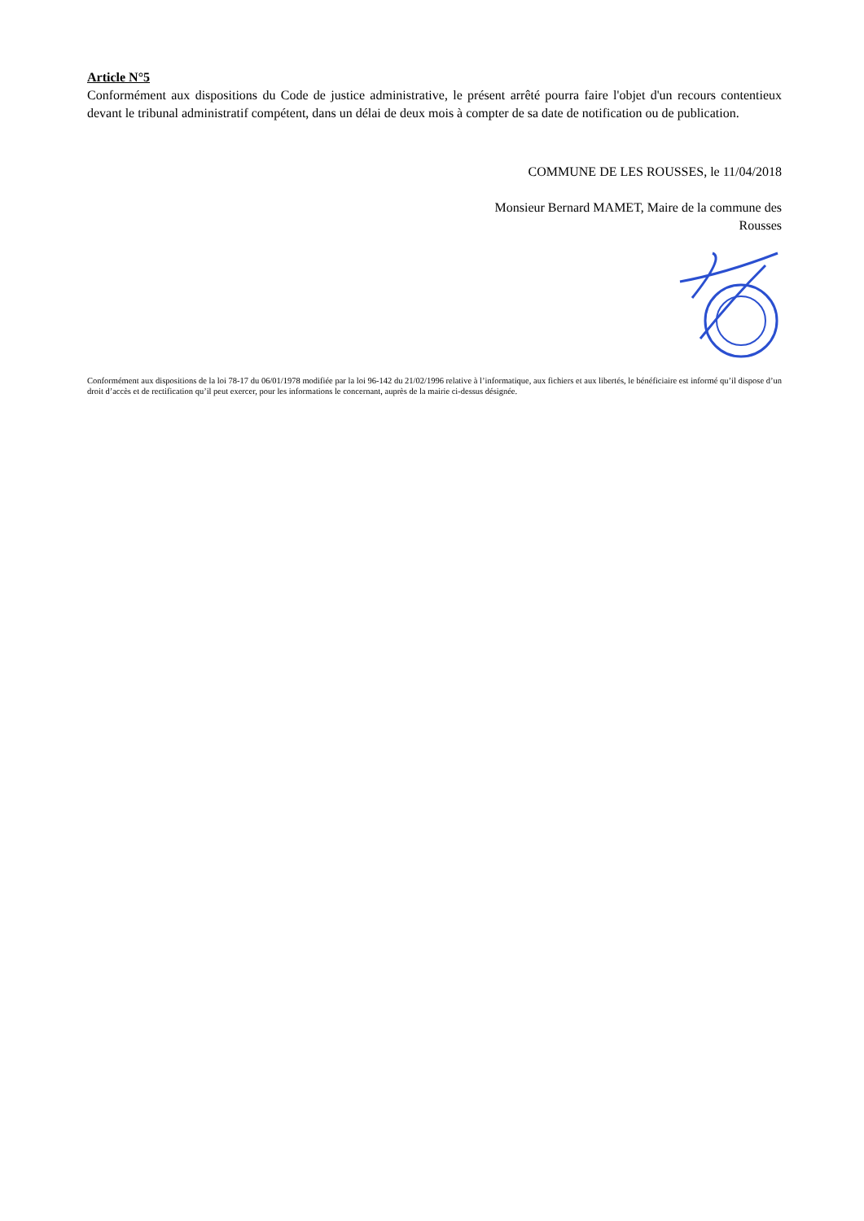Article N°5
Conformément aux dispositions du Code de justice administrative, le présent arrêté pourra faire l'objet d'un recours contentieux devant le tribunal administratif compétent, dans un délai de deux mois à compter de sa date de notification ou de publication.
COMMUNE DE LES ROUSSES, le 11/04/2018
Monsieur Bernard MAMET, Maire de la commune des
Rousses
Conformément aux dispositions de la loi 78-17 du 06/01/1978 modifiée par la loi 96-142 du 21/02/1996 relative à l’informatique, aux fichiers et aux libertés, le bénéficiaire est informé qu’il dispose d’un droit d’accès et de rectification qu’il peut exercer, pour les informations le concernant, auprès de la mairie ci-dessus désignée.